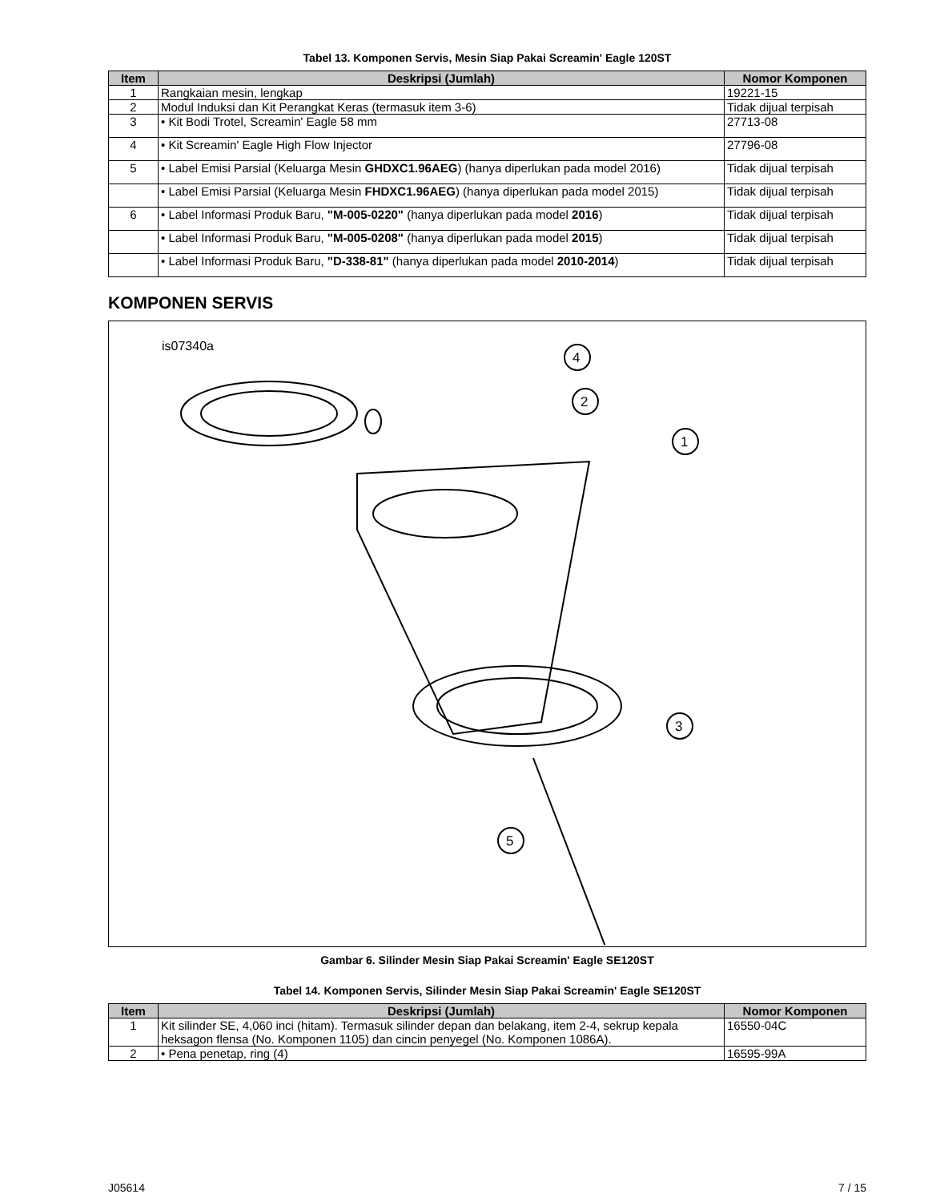Tabel 13. Komponen Servis, Mesin Siap Pakai Screamin' Eagle 120ST
| Item | Deskripsi (Jumlah) | Nomor Komponen |
| --- | --- | --- |
| 1 | Rangkaian mesin, lengkap | 19221-15 |
| 2 | Modul Induksi dan Kit Perangkat Keras (termasuk item 3-6) | Tidak dijual terpisah |
| 3 | • Kit Bodi Trotel, Screamin' Eagle 58 mm | 27713-08 |
| 4 | • Kit Screamin' Eagle High Flow Injector | 27796-08 |
| 5 | • Label Emisi Parsial (Keluarga Mesin GHDXC1.96AEG ) (hanya diperlukan pada model 2016) | Tidak dijual terpisah |
| | • Label Emisi Parsial (Keluarga Mesin FHDXC1.96AEG ) (hanya diperlukan pada model 2015) | Tidak dijual terpisah |
| 6 | • Label Informasi Produk Baru, "M-005-0220" (hanya diperlukan pada model 2016 ) | Tidak dijual terpisah |
| | • Label Informasi Produk Baru, "M-005-0208" (hanya diperlukan pada model 2015 ) | Tidak dijual terpisah |
| | • Label Informasi Produk Baru, "D-338-81" (hanya diperlukan pada model 2010-2014 ) | Tidak dijual terpisah |
KOMPONEN SERVIS
is07340a
4
2
1
3
5
Gambar 6. Silinder Mesin Siap Pakai Screamin' Eagle SE120ST
Tabel 14. Komponen Servis, Silinder Mesin Siap Pakai Screamin' Eagle SE120ST
| Item | Deskripsi (Jumlah) | Nomor Komponen |
| --- | --- | --- |
| 1 | Kit silinder SE, 4,060 inci (hitam). Termasuk silinder depan dan belakang, item 2-4, sekrup kepala heksagon flensa (No. Komponen 1105) dan cincin penyegel (No. Komponen 1086A). | 16550-04C |
| 2 | • Pena penetap, ring (4) | 16595-99A |
J05614 7 / 15